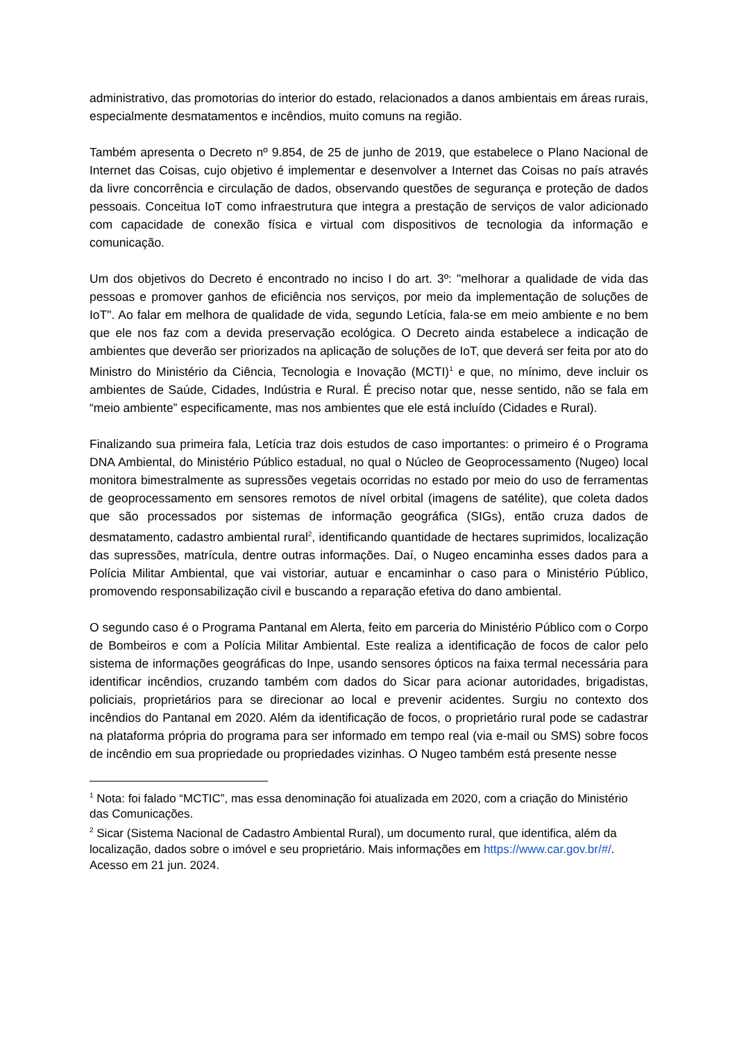administrativo, das promotorias do interior do estado, relacionados a danos ambientais em áreas rurais, especialmente desmatamentos e incêndios, muito comuns na região.
Também apresenta o Decreto nº 9.854, de 25 de junho de 2019, que estabelece o Plano Nacional de Internet das Coisas, cujo objetivo é implementar e desenvolver a Internet das Coisas no país através da livre concorrência e circulação de dados, observando questões de segurança e proteção de dados pessoais. Conceitua IoT como infraestrutura que integra a prestação de serviços de valor adicionado com capacidade de conexão física e virtual com dispositivos de tecnologia da informação e comunicação.
Um dos objetivos do Decreto é encontrado no inciso I do art. 3º: "melhorar a qualidade de vida das pessoas e promover ganhos de eficiência nos serviços, por meio da implementação de soluções de IoT". Ao falar em melhora de qualidade de vida, segundo Letícia, fala-se em meio ambiente e no bem que ele nos faz com a devida preservação ecológica. O Decreto ainda estabelece a indicação de ambientes que deverão ser priorizados na aplicação de soluções de IoT, que deverá ser feita por ato do Ministro do Ministério da Ciência, Tecnologia e Inovação (MCTI)<sup>1</sup> e que, no mínimo, deve incluir os ambientes de Saúde, Cidades, Indústria e Rural. É preciso notar que, nesse sentido, não se fala em “meio ambiente” especificamente, mas nos ambientes que ele está incluído (Cidades e Rural).
Finalizando sua primeira fala, Letícia traz dois estudos de caso importantes: o primeiro é o Programa DNA Ambiental, do Ministério Público estadual, no qual o Núcleo de Geoprocessamento (Nugeo) local monitora bimestralmente as supressões vegetais ocorridas no estado por meio do uso de ferramentas de geoprocessamento em sensores remotos de nível orbital (imagens de satélite), que coleta dados que são processados por sistemas de informação geográfica (SIGs), então cruza dados de desmatamento, cadastro ambiental rural<sup>2</sup>, identificando quantidade de hectares suprimidos, localização das supressões, matrícula, dentre outras informações. Daí, o Nugeo encaminha esses dados para a Polícia Militar Ambiental, que vai vistoriar, autuar e encaminhar o caso para o Ministério Público, promovendo responsabilização civil e buscando a reparação efetiva do dano ambiental.
O segundo caso é o Programa Pantanal em Alerta, feito em parceria do Ministério Público com o Corpo de Bombeiros e com a Polícia Militar Ambiental. Este realiza a identificação de focos de calor pelo sistema de informações geográficas do Inpe, usando sensores ópticos na faixa termal necessária para identificar incêndios, cruzando também com dados do Sicar para acionar autoridades, brigadistas, policiais, proprietários para se direcionar ao local e prevenir acidentes. Surgiu no contexto dos incêndios do Pantanal em 2020. Além da identificação de focos, o proprietário rural pode se cadastrar na plataforma própria do programa para ser informado em tempo real (via e-mail ou SMS) sobre focos de incêndio em sua propriedade ou propriedades vizinhas. O Nugeo também está presente nesse
<sup>1</sup> Nota: foi falado “MCTIC”, mas essa denominação foi atualizada em 2020, com a criação do Ministério das Comunicações.
<sup>2</sup> Sicar (Sistema Nacional de Cadastro Ambiental Rural), um documento rural, que identifica, além da localização, dados sobre o imóvel e seu proprietário. Mais informações em https://www.car.gov.br/#/. Acesso em 21 jun. 2024.